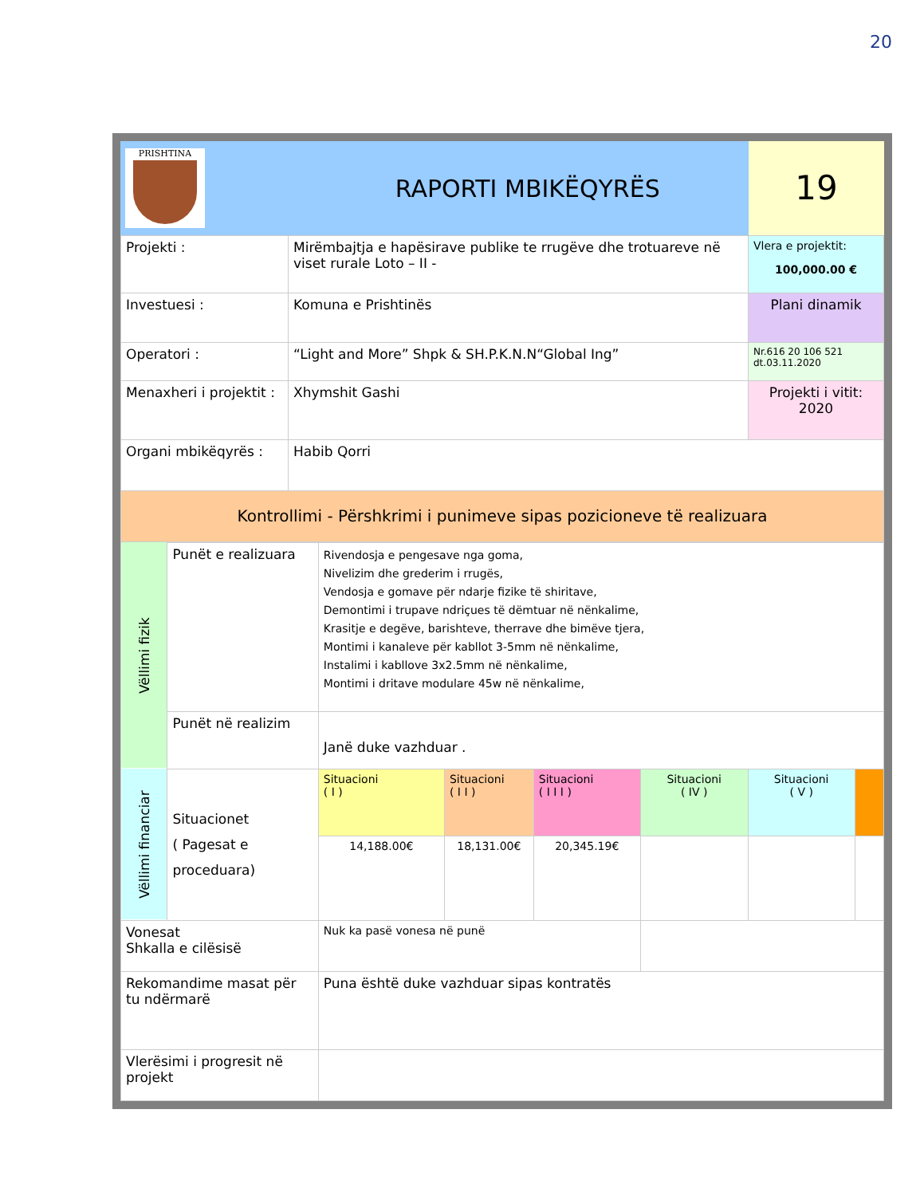20
| PRISHTINA RAPORTI MBIKËQYRËS | |
| Projekti : | Mirëmbajtja e hapësirave publike te rrugëve dhe trotuareve në viset rurale Loto – II - | Vlera e projektit: 100,000.00 € |
| Investuesi : | Komuna e Prishtinës | Plani dinamik |
| Operatori : | “Light and More” Shpk & SH.P.K.N.N“Global Ing” | Nr.616 20 106 521 dt.03.11.2020 |
| Menaxheri i projektit : | Xhymshit Gashi | Projekti i vitit: 2020 |
| Organi mbikëqyrës : | Habib Qorri | |
| Kontrollimi - Përshkrimi i punimeve sipas pozicioneve të realizuara | | |
19
| Vëllimi fizik | Punët e realizuara | Rivendosja e pengesave nga goma, Nivelizim dhe grederim i rrugës, Vendosja e gomave për ndarje fizike të shiritave, Demontimi i trupave ndriçues të dëmtuar në nënkalime, Krasitje e degëve, barishteve, therrave dhe bimëve tjera, Montimi i kanaleve për kabllot 3-5mm në nënkalime, Instalimi i kabllove 3x2.5mm në nënkalime, Montimi i dritave modulare 45w në nënkalime, | | | | | |
| | Punët në realizim | Janë duke vazhduar . | | | | | |
| Vëllimi financiar | Situacionet ( Pagesat e proceduara) | Situacioni ( I ) | Situacioni ( I I ) | Situacioni ( I I I ) | Situacioni ( IV ) | Situacioni ( V ) | |
| | | 14,188.00€ | 18,131.00€ | 20,345.19€ | | | |
| Vonesat Shkalla e cilësisë | | Nuk ka pasë vonesa në punë | | | | | |
| Rekomandime masat për tu ndërmarë | | Puna është duke vazhduar sipas kontratës | | | | | |
| Vlerësimi i progresit në projekt | | | | | | | |